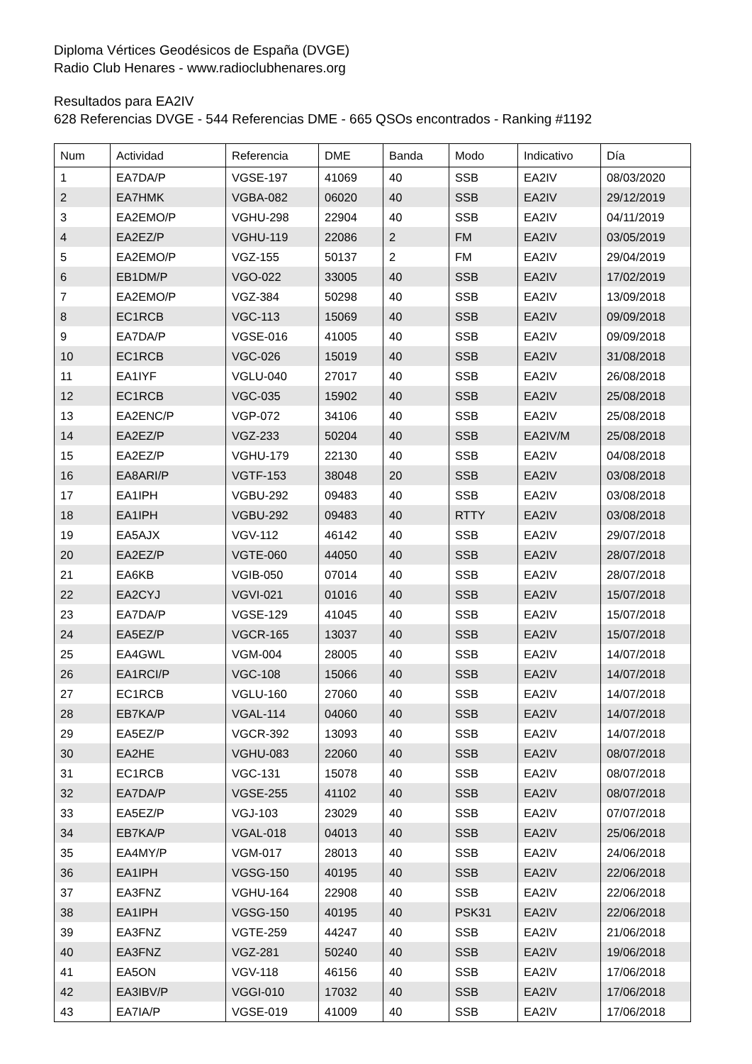Diploma Vértices Geodésicos de España (DVGE)
Radio Club Henares - www.radioclubhenares.org
Resultados para EA2IV
628 Referencias DVGE - 544 Referencias DME - 665 QSOs encontrados - Ranking #1192
| Num | Actividad | Referencia | DME | Banda | Modo | Indicativo | Día |
| --- | --- | --- | --- | --- | --- | --- | --- |
| 1 | EA7DA/P | VGSE-197 | 41069 | 40 | SSB | EA2IV | 08/03/2020 |
| 2 | EA7HMK | VGBA-082 | 06020 | 40 | SSB | EA2IV | 29/12/2019 |
| 3 | EA2EMO/P | VGHU-298 | 22904 | 40 | SSB | EA2IV | 04/11/2019 |
| 4 | EA2EZ/P | VGHU-119 | 22086 | 2 | FM | EA2IV | 03/05/2019 |
| 5 | EA2EMO/P | VGZ-155 | 50137 | 2 | FM | EA2IV | 29/04/2019 |
| 6 | EB1DM/P | VGO-022 | 33005 | 40 | SSB | EA2IV | 17/02/2019 |
| 7 | EA2EMO/P | VGZ-384 | 50298 | 40 | SSB | EA2IV | 13/09/2018 |
| 8 | EC1RCB | VGC-113 | 15069 | 40 | SSB | EA2IV | 09/09/2018 |
| 9 | EA7DA/P | VGSE-016 | 41005 | 40 | SSB | EA2IV | 09/09/2018 |
| 10 | EC1RCB | VGC-026 | 15019 | 40 | SSB | EA2IV | 31/08/2018 |
| 11 | EA1IYF | VGLU-040 | 27017 | 40 | SSB | EA2IV | 26/08/2018 |
| 12 | EC1RCB | VGC-035 | 15902 | 40 | SSB | EA2IV | 25/08/2018 |
| 13 | EA2ENC/P | VGP-072 | 34106 | 40 | SSB | EA2IV | 25/08/2018 |
| 14 | EA2EZ/P | VGZ-233 | 50204 | 40 | SSB | EA2IV/M | 25/08/2018 |
| 15 | EA2EZ/P | VGHU-179 | 22130 | 40 | SSB | EA2IV | 04/08/2018 |
| 16 | EA8ARI/P | VGTF-153 | 38048 | 20 | SSB | EA2IV | 03/08/2018 |
| 17 | EA1IPH | VGBU-292 | 09483 | 40 | SSB | EA2IV | 03/08/2018 |
| 18 | EA1IPH | VGBU-292 | 09483 | 40 | RTTY | EA2IV | 03/08/2018 |
| 19 | EA5AJX | VGV-112 | 46142 | 40 | SSB | EA2IV | 29/07/2018 |
| 20 | EA2EZ/P | VGTE-060 | 44050 | 40 | SSB | EA2IV | 28/07/2018 |
| 21 | EA6KB | VGIB-050 | 07014 | 40 | SSB | EA2IV | 28/07/2018 |
| 22 | EA2CYJ | VGVI-021 | 01016 | 40 | SSB | EA2IV | 15/07/2018 |
| 23 | EA7DA/P | VGSE-129 | 41045 | 40 | SSB | EA2IV | 15/07/2018 |
| 24 | EA5EZ/P | VGCR-165 | 13037 | 40 | SSB | EA2IV | 15/07/2018 |
| 25 | EA4GWL | VGM-004 | 28005 | 40 | SSB | EA2IV | 14/07/2018 |
| 26 | EA1RCI/P | VGC-108 | 15066 | 40 | SSB | EA2IV | 14/07/2018 |
| 27 | EC1RCB | VGLU-160 | 27060 | 40 | SSB | EA2IV | 14/07/2018 |
| 28 | EB7KA/P | VGAL-114 | 04060 | 40 | SSB | EA2IV | 14/07/2018 |
| 29 | EA5EZ/P | VGCR-392 | 13093 | 40 | SSB | EA2IV | 14/07/2018 |
| 30 | EA2HE | VGHU-083 | 22060 | 40 | SSB | EA2IV | 08/07/2018 |
| 31 | EC1RCB | VGC-131 | 15078 | 40 | SSB | EA2IV | 08/07/2018 |
| 32 | EA7DA/P | VGSE-255 | 41102 | 40 | SSB | EA2IV | 08/07/2018 |
| 33 | EA5EZ/P | VGJ-103 | 23029 | 40 | SSB | EA2IV | 07/07/2018 |
| 34 | EB7KA/P | VGAL-018 | 04013 | 40 | SSB | EA2IV | 25/06/2018 |
| 35 | EA4MY/P | VGM-017 | 28013 | 40 | SSB | EA2IV | 24/06/2018 |
| 36 | EA1IPH | VGSG-150 | 40195 | 40 | SSB | EA2IV | 22/06/2018 |
| 37 | EA3FNZ | VGHU-164 | 22908 | 40 | SSB | EA2IV | 22/06/2018 |
| 38 | EA1IPH | VGSG-150 | 40195 | 40 | PSK31 | EA2IV | 22/06/2018 |
| 39 | EA3FNZ | VGTE-259 | 44247 | 40 | SSB | EA2IV | 21/06/2018 |
| 40 | EA3FNZ | VGZ-281 | 50240 | 40 | SSB | EA2IV | 19/06/2018 |
| 41 | EA5ON | VGV-118 | 46156 | 40 | SSB | EA2IV | 17/06/2018 |
| 42 | EA3IBV/P | VGGI-010 | 17032 | 40 | SSB | EA2IV | 17/06/2018 |
| 43 | EA7IA/P | VGSE-019 | 41009 | 40 | SSB | EA2IV | 17/06/2018 |